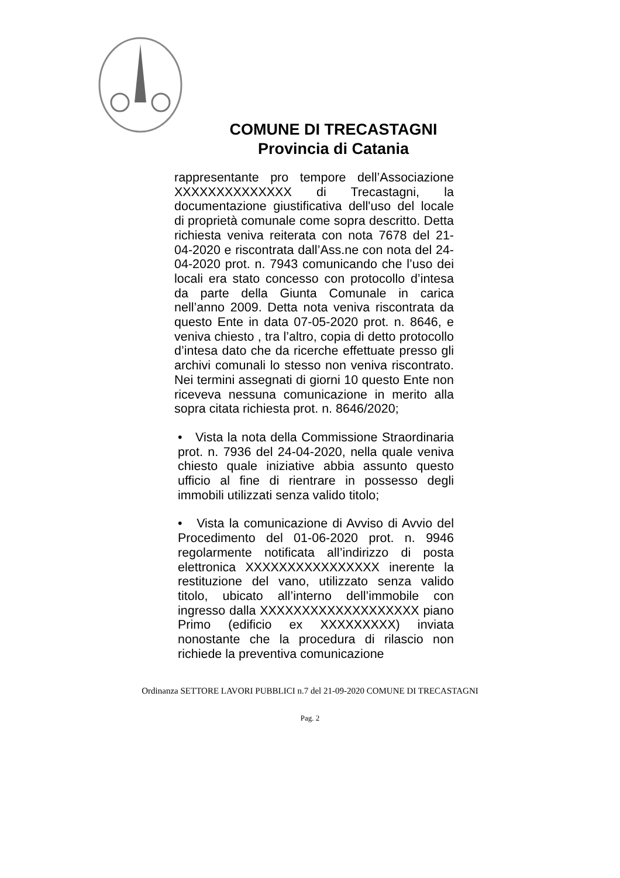COMUNE DI TRECASTAGNI
Provincia di Catania
rappresentante pro tempore dell’Associazione XXXXXXXXXXXXXX di Trecastagni, la documentazione giustificativa dell'uso del locale di proprietà comunale come sopra descritto. Detta richiesta veniva reiterata con nota 7678 del 21-04-2020 e riscontrata dall’Ass.ne con nota del 24-04-2020 prot. n. 7943 comunicando che l’uso dei locali era stato concesso con protocollo d’intesa da parte della Giunta Comunale in carica nell’anno 2009. Detta nota veniva riscontrata da questo Ente in data 07-05-2020 prot. n. 8646, e veniva chiesto , tra l’altro, copia di detto protocollo d’intesa dato che da ricerche effettuate presso gli archivi comunali lo stesso non veniva riscontrato. Nei termini assegnati di giorni 10 questo Ente non riceveva nessuna comunicazione in merito alla sopra citata richiesta prot. n. 8646/2020;
• Vista la nota della Commissione Straordinaria prot. n. 7936 del 24-04-2020, nella quale veniva chiesto quale iniziative abbia assunto questo ufficio al fine di rientrare in possesso degli immobili utilizzati senza valido titolo;
• Vista la comunicazione di Avviso di Avvio del Procedimento del 01-06-2020 prot. n. 9946 regolarmente notificata all’indirizzo di posta elettronica XXXXXXXXXXXXXXXX inerente la restituzione del vano, utilizzato senza valido titolo, ubicato all’interno dell’immobile con ingresso dalla XXXXXXXXXXXXXXXXXXX piano Primo (edificio ex XXXXXXXXX) inviata nonostante che la procedura di rilascio non richiede la preventiva comunicazione
Ordinanza SETTORE LAVORI PUBBLICI n.7 del 21-09-2020 COMUNE DI TRECASTAGNI
Pag. 2